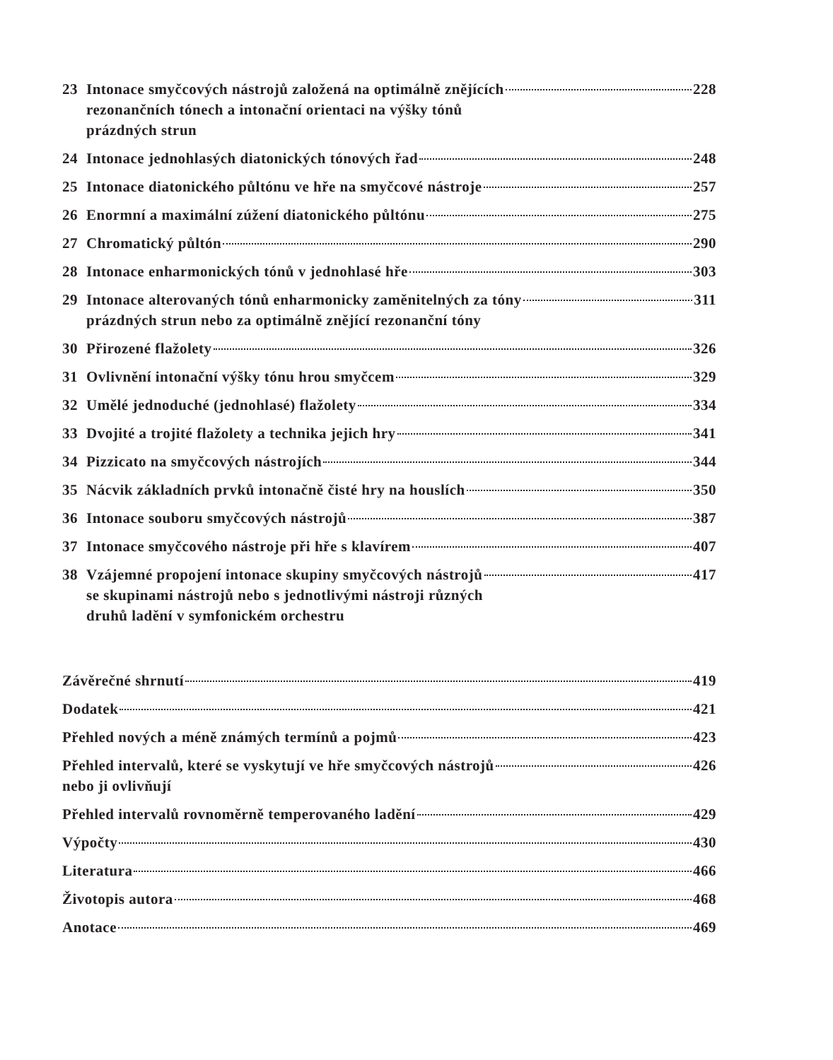23 Intonace smyčcových nástrojů založená na optimálně znějících
rezonančních tónech a intonační orientaci na výšky tónů
prázdných strun 228
24 Intonace jednohlasých diatonických tónových řad 248
25 Intonace diatonického půltónu ve hře na smyčcové nástroje 257
26 Enormní a maximální zúžení diatonického půltónu 275
27 Chromatický půltón 290
28 Intonace enharmonických tónů v jednohlasé hře 303
29 Intonace alterovaných tónů enharmonicky zaměnitelných za tóny
prázdných strun nebo za optimálně znějící rezonanční tóny 311
30 Přirozené flažolety 326
31 Ovlivnění intonační výšky tónu hrou smyčcem 329
32 Umělé jednoduché (jednohlasé) flažolety 334
33 Dvojité a trojité flažolety a technika jejich hry 341
34 Pizzicato na smyčcových nástrojích 344
35 Nácvik základních prvků intonačně čisté hry na houslích 350
36 Intonace souboru smyčcových nástrojů 387
37 Intonace smyčcového nástroje při hře s klavírem 407
38 Vzájemné propojení intonace skupiny smyčcových nástrojů
se skupinami nástrojů nebo s jednotlivými nástroji různých
druhů ladění v symfonickém orchestru 417
Závěrečné shrnutí 419
Dodatek 421
Přehled nových a méně známých termínů a pojmů 423
Přehled intervalů, které se vyskytují ve hře smyčcových nástrojů
nebo ji ovlivňují 426
Přehled intervalů rovnoměrně temperovaného ladění 429
Výpočty 430
Literatura 466
Životopis autora 468
Anotace 469